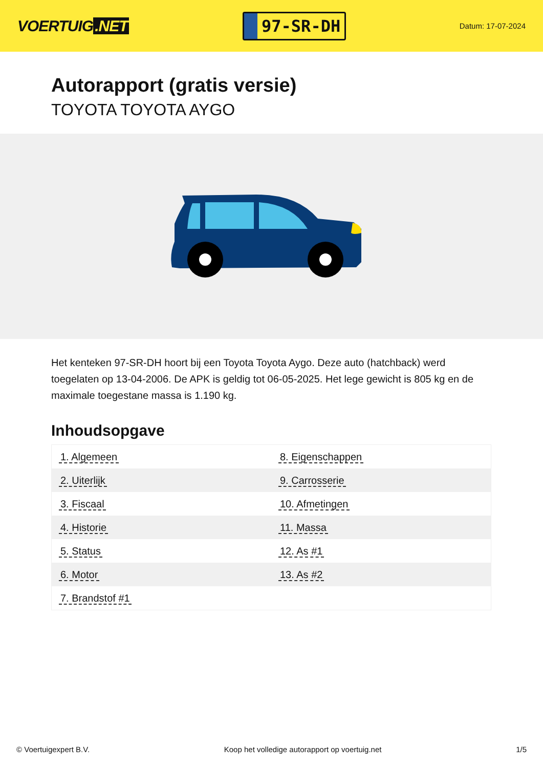VOERTUIG.NET
97-SR-DH
Datum: 17-07-2024
Autorapport (gratis versie)
TOYOTA TOYOTA AYGO
Het kenteken 97-SR-DH hoort bij een Toyota Toyota Aygo. Deze auto (hatchback) werd toegelaten op 13-04-2006. De APK is geldig tot 06-05-2025. Het lege gewicht is 805 kg en de maximale toegestane massa is 1.190 kg.
Inhoudsopgave
| 1. Algemeen | 8. Eigenschappen |
| 2. Uiterlijk | 9. Carrosserie |
| 3. Fiscaal | 10. Afmetingen |
| 4. Historie | 11. Massa |
| 5. Status | 12. As #1 |
| 6. Motor | 13. As #2 |
| 7. Brandstof #1 | |
© Voertuigexpert B.V. Koop het volledige autorapport op voertuig.net 1/5